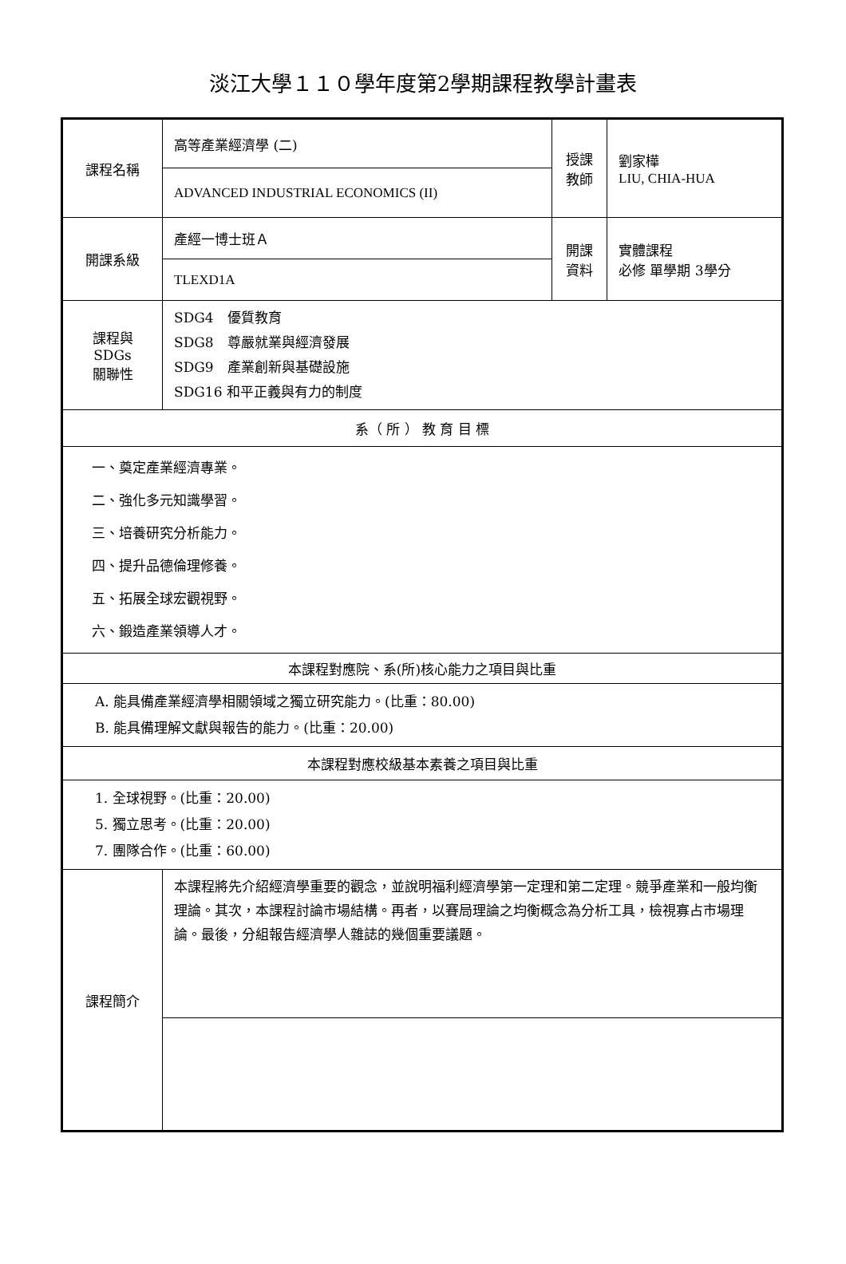淡江大學１１０學年度第2學期課程教學計畫表
| 課程名稱 | 高等產業經濟學 (二) | 授課 教師 | 劉家樺 LIU, CHIA-HUA |
| | ADVANCED INDUSTRIAL ECONOMICS (II) | | |
| 開課系級 | 產經一博士班Ａ | 開課 資料 | 實體課程 必修 單學期 3學分 |
| | TLEXD1A | | |
| 課程與SDGs 關聯性 | SDG4 優質教育 SDG8 尊嚴就業與經濟發展 SDG9 產業創新與基礎設施 SDG16 和平正義與有力的制度 | | |
| 系（ 所 ） 教 育 目 標 | | | |
| 一、奠定產業經濟專業。 二、強化多元知識學習。 三、培養研究分析能力。 四、提升品德倫理修養。 五、拓展全球宏觀視野。 六、鍛造產業領導人才。 | | | |
| 本課程對應院、系(所)核心能力之項目與比重 | | | |
| A. 能具備產業經濟學相關領域之獨立研究能力。(比重：80.00) B. 能具備理解文獻與報告的能力。(比重：20.00) | | | |
| 本課程對應校級基本素養之項目與比重 | | | |
| 1. 全球視野。(比重：20.00) 5. 獨立思考。(比重：20.00) 7. 團隊合作。(比重：60.00) | | | |
| 課程簡介 | 本課程將先介紹經濟學重要的觀念，並說明福利經濟學第一定理和第二定理。競爭產業和一般均衡理論。其次，本課程討論市場結構。再者，以賽局理論之均衡概念為分析工具，檢視寡占市場理論。最後，分組報告經濟學人雜誌的幾個重要議題。 | | |